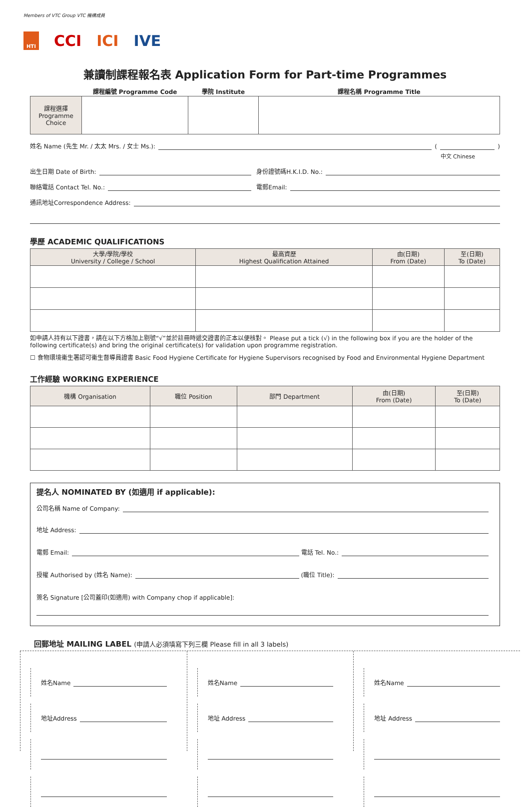Members of VTC Group VTC 機構成員
HTI CCI ICI IVE
兼讀制課程報名表 Application Form for Part-time Programmes
| | 課程編號 Programme Code | 學院 Institute | 課程名稱 Programme Title |
| --- | --- | --- | --- |
| 課程選擇 Programme Choice | | | |
姓名 Name (先生 Mr. / 太太 Mrs. / 女士 Ms.): ( )
中文 Chinese
出生日期 Date of Birth: 身份證號碼H.K.I.D. No.:
聯絡電話 Contact Tel. No.: 電郵Email:
通訊地址Correspondence Address:
學歷 ACADEMIC QUALIFICATIONS
| 大學/學院/學校 University / College / School | 最高資歷 Highest Qualification Attained | 由(日期) From (Date) | 至(日期) To (Date) |
| --- | --- | --- | --- |
如申請人持有以下證書，請在以下方格加上剔號“√”並於註冊時遞交證書的正本以便核對。 Please put a tick (√) in the following box if you are the holder of the following certificate(s) and bring the original certificate(s) for validation upon programme registration.
☐ 食物環境衞生署認可衞生督導員證書 Basic Food Hygiene Certificate for Hygiene Supervisors recognised by Food and Environmental Hygiene Department
工作經驗 WORKING EXPERIENCE
| 機構 Organisation | 職位 Position | 部門 Department | 由(日期) From (Date) | 至(日期) To (Date) |
| --- | --- | --- | --- | --- |
提名人 NOMINATED BY (如適用 if applicable):
公司名稱 Name of Company:
地址 Address:
電郵 Email: 電話 Tel. No.:
授權 Authorised by (姓名 Name): (職位 Title):
簽名 Signature [公司蓋印(如適用) with Company chop if applicable]:
回郵地址 MAILING LABEL (申請人必須填寫下列三欄 Please fill in all 3 labels)
姓名Name
地址Address
姓名Name
地址 Address
姓名Name
地址 Address